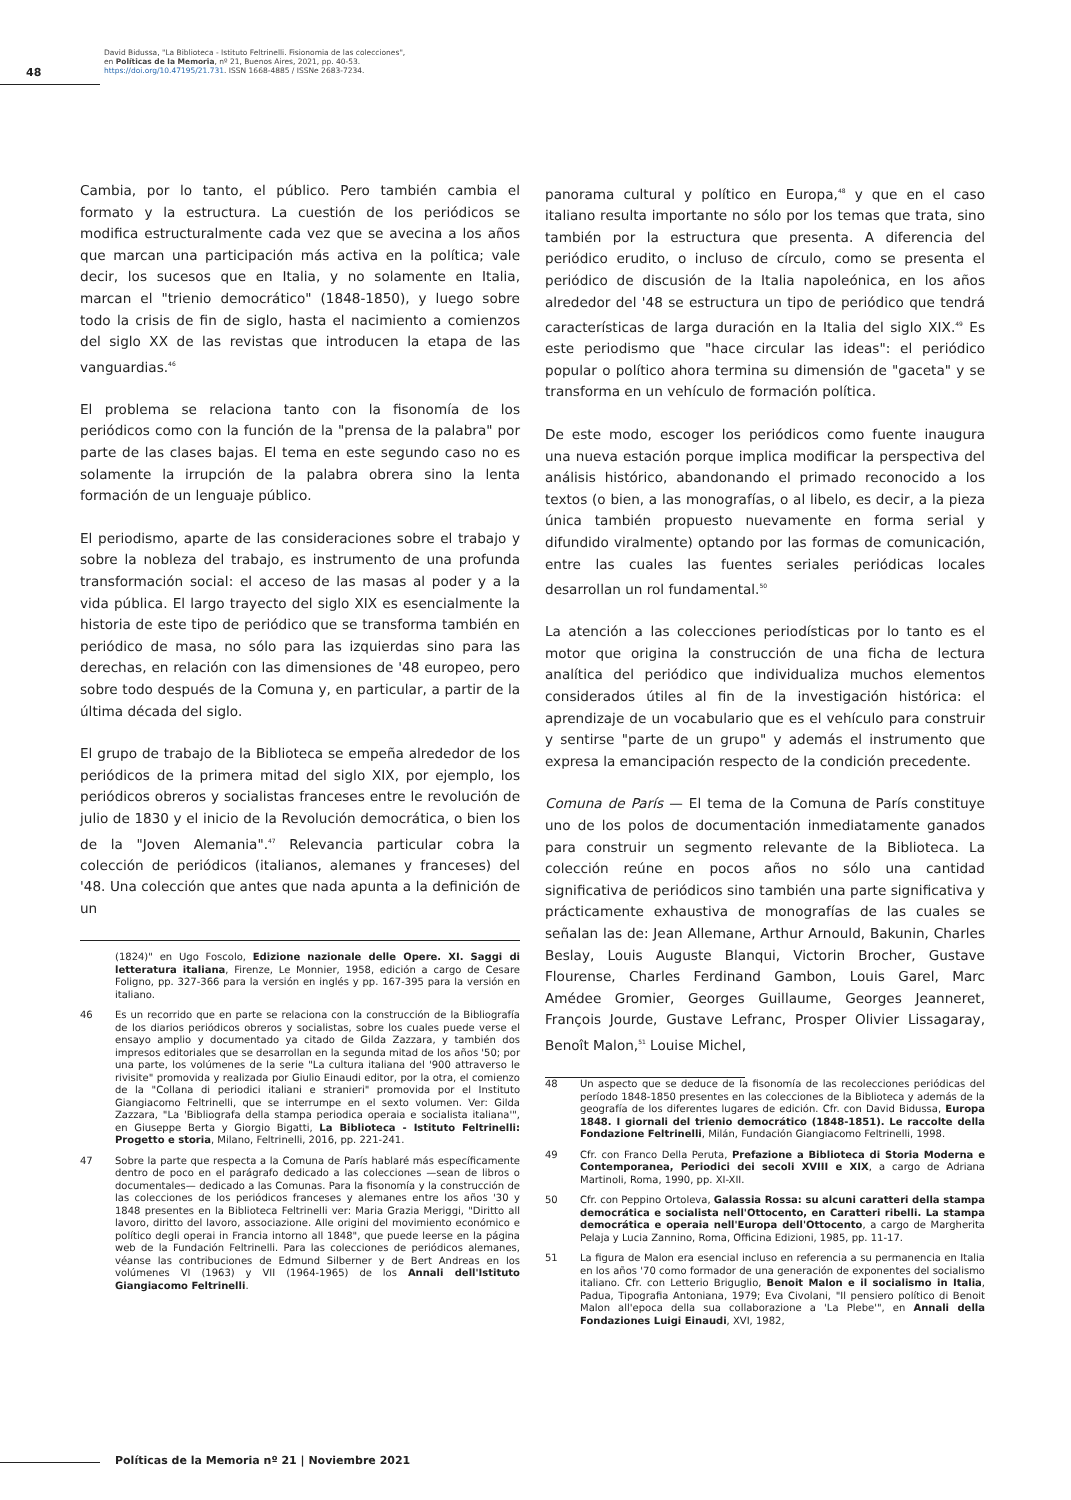48
David Bidussa, "La Biblioteca - Istituto Feltrinelli. Fisionomia de las colecciones",
en Políticas de la Memoria, nº 21, Buenos Aires, 2021, pp. 40-53.
https://doi.org/10.47195/21.731. ISSN 1668-4885 / ISSNe 2683-7234.
Cambia, por lo tanto, el público. Pero también cambia el formato y la estructura. La cuestión de los periódicos se modifica estructuralmente cada vez que se avecina a los años que marcan una participación más activa en la política; vale decir, los sucesos que en Italia, y no solamente en Italia, marcan el "trienio democrático" (1848-1850), y luego sobre todo la crisis de fin de siglo, hasta el nacimiento a comienzos del siglo XX de las revistas que introducen la etapa de las vanguardias.<sup>46</sup>
El problema se relaciona tanto con la fisonomía de los periódicos como con la función de la "prensa de la palabra" por parte de las clases bajas. El tema en este segundo caso no es solamente la irrupción de la palabra obrera sino la lenta formación de un lenguaje público.
El periodismo, aparte de las consideraciones sobre el trabajo y sobre la nobleza del trabajo, es instrumento de una profunda transformación social: el acceso de las masas al poder y a la vida pública. El largo trayecto del siglo XIX es esencialmente la historia de este tipo de periódico que se transforma también en periódico de masa, no sólo para las izquierdas sino para las derechas, en relación con las dimensiones de '48 europeo, pero sobre todo después de la Comuna y, en particular, a partir de la última década del siglo.
El grupo de trabajo de la Biblioteca se empeña alrededor de los periódicos de la primera mitad del siglo XIX, por ejemplo, los periódicos obreros y socialistas franceses entre le revolución de julio de 1830 y el inicio de la Revolución democrática, o bien los de la "Joven Alemania".<sup>47</sup> Relevancia particular cobra la colección de periódicos (italianos, alemanes y franceses) del '48. Una colección que antes que nada apunta a la definición de un
(1824)" en Ugo Foscolo, Edizione nazionale delle Opere. XI. Saggi di letteratura italiana, Firenze, Le Monnier, 1958, edición a cargo de Cesare Foligno, pp. 327-366 para la versión en inglés y pp. 167-395 para la versión en italiano.
46 Es un recorrido que en parte se relaciona con la construcción de la Bibliografía de los diarios periódicos obreros y socialistas, sobre los cuales puede verse el ensayo amplio y documentado ya citado de Gilda Zazzara, y también dos impresos editoriales que se desarrollan en la segunda mitad de los años '50; por una parte, los volúmenes de la serie "La cultura italiana del '900 attraverso le rivisite" promovida y realizada por Giulio Einaudi editor, por la otra, el comienzo de la "Collana di periodici italiani e stranieri" promovida por el Instituto Giangiacomo Feltrinelli, que se interrumpe en el sexto volumen. Ver: Gilda Zazzara, "La 'Bibliografa della stampa periodica operaia e socialista italiana'", en Giuseppe Berta y Giorgio Bigatti, La Biblioteca - Istituto Feltrinelli: Progetto e storia, Milano, Feltrinelli, 2016, pp. 221-241.
47 Sobre la parte que respecta a la Comuna de París hablaré más específicamente dentro de poco en el parágrafo dedicado a las colecciones —sean de libros o documentales— dedicado a las Comunas. Para la fisonomía y la construcción de las colecciones de los periódicos franceses y alemanes entre los años '30 y 1848 presentes en la Biblioteca Feltrinelli ver: Maria Grazia Meriggi, "Diritto all lavoro, diritto del lavoro, associazione. Alle origini del movimiento económico e político degli operai in Francia intorno all 1848", que puede leerse en la página web de la Fundación Feltrinelli. Para las colecciones de periódicos alemanes, véanse las contribuciones de Edmund Silberner y de Bert Andreas en los volúmenes VI (1963) y VII (1964-1965) de los Annali dell'Istituto Giangiacomo Feltrinelli.
panorama cultural y político en Europa,<sup>48</sup> y que en el caso italiano resulta importante no sólo por los temas que trata, sino también por la estructura que presenta. A diferencia del periódico erudito, o incluso de círculo, como se presenta el periódico de discusión de la Italia napoleónica, en los años alrededor del '48 se estructura un tipo de periódico que tendrá características de larga duración en la Italia del siglo XIX.<sup>49</sup> Es este periodismo que "hace circular las ideas": el periódico popular o político ahora termina su dimensión de "gaceta" y se transforma en un vehículo de formación política.
De este modo, escoger los periódicos como fuente inaugura una nueva estación porque implica modificar la perspectiva del análisis histórico, abandonando el primado reconocido a los textos (o bien, a las monografías, o al libelo, es decir, a la pieza única también propuesto nuevamente en forma serial y difundido viralmente) optando por las formas de comunicación, entre las cuales las fuentes seriales periódicas locales desarrollan un rol fundamental.<sup>50</sup>
La atención a las colecciones periodísticas por lo tanto es el motor que origina la construcción de una ficha de lectura analítica del periódico que individualiza muchos elementos considerados útiles al fin de la investigación histórica: el aprendizaje de un vocabulario que es el vehículo para construir y sentirse "parte de un grupo" y además el instrumento que expresa la emancipación respecto de la condición precedente.
Comuna de París — El tema de la Comuna de París constituye uno de los polos de documentación inmediatamente ganados para construir un segmento relevante de la Biblioteca. La colección reúne en pocos años no sólo una cantidad significativa de periódicos sino también una parte significativa y prácticamente exhaustiva de monografías de las cuales se señalan las de: Jean Allemane, Arthur Arnould, Bakunin, Charles Beslay, Louis Auguste Blanqui, Victorin Brocher, Gustave Flourense, Charles Ferdinand Gambon, Louis Garel, Marc Amédee Gromier, Georges Guillaume, Georges Jeanneret, François Jourde, Gustave Lefranc, Prosper Olivier Lissagaray, Benoît Malon,<sup>51</sup> Louise Michel,
48 Un aspecto que se deduce de la fisonomía de las recolecciones periódicas del período 1848-1850 presentes en las colecciones de la Biblioteca y además de la geografía de los diferentes lugares de edición. Cfr. con David Bidussa, Europa 1848. I giornali del trienio democrático (1848-1851). Le raccolte della Fondazione Feltrinelli, Milán, Fundación Giangiacomo Feltrinelli, 1998.
49 Cfr. con Franco Della Peruta, Prefazione a Biblioteca di Storia Moderna e Contemporanea, Periodici dei secoli XVIII e XIX, a cargo de Adriana Martinoli, Roma, 1990, pp. XI-XII.
50 Cfr. con Peppino Ortoleva, Galassia Rossa: su alcuni caratteri della stampa democrática e socialista nell'Ottocento, en Caratteri ribelli. La stampa democrática e operaia nell'Europa dell'Ottocento, a cargo de Margherita Pelaja y Lucia Zannino, Roma, Officina Edizioni, 1985, pp. 11-17.
51 La figura de Malon era esencial incluso en referencia a su permanencia en Italia en los años '70 como formador de una generación de exponentes del socialismo italiano. Cfr. con Letterio Briguglio, Benoit Malon e il socialismo in Italia, Padua, Tipografia Antoniana, 1979; Eva Civolani, "Il pensiero político di Benoit Malon all'epoca della sua collaborazione a 'La Plebe'", en Annali della Fondaziones Luigi Einaudi, XVI, 1982,
Políticas de la Memoria nº 21 | Noviembre 2021